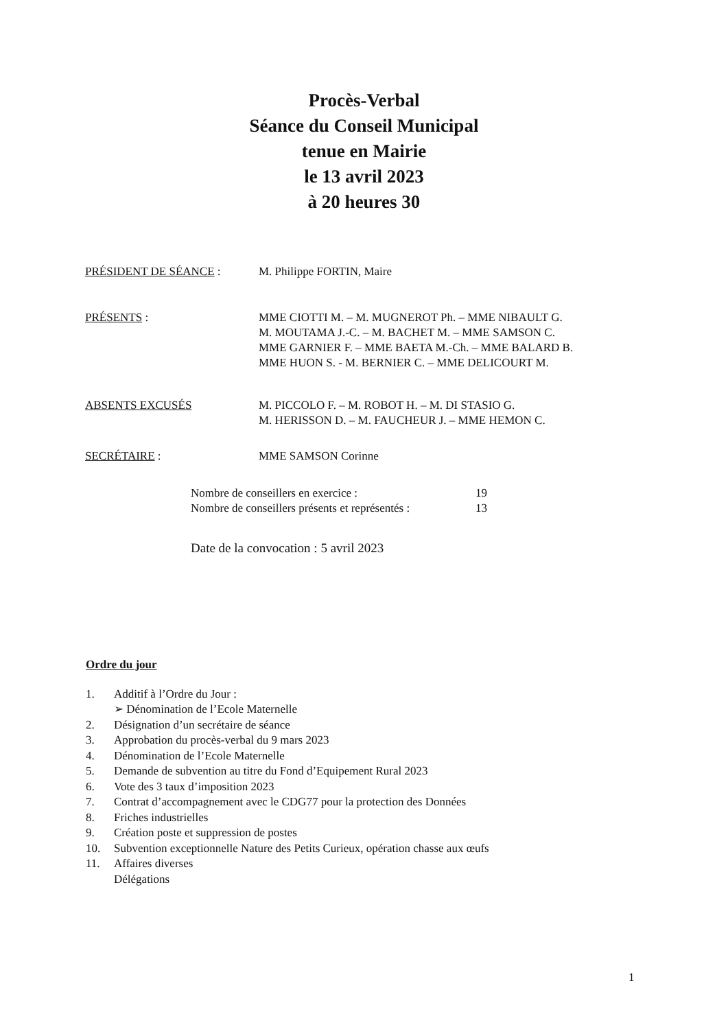Procès-Verbal
Séance du Conseil Municipal
tenue en Mairie
le 13 avril 2023
à 20 heures 30
PRÉSIDENT DE SÉANCE : M. Philippe FORTIN, Maire
PRÉSENTS : MME CIOTTI M. – M. MUGNEROT Ph. – MME NIBAULT G.
M. MOUTAMA J.-C. – M. BACHET M. – MME SAMSON C.
MME GARNIER F. – MME BAETA M.-Ch. – MME BALARD B.
MME HUON S. - M. BERNIER C. – MME DELICOURT M.
ABSENTS EXCUSÉS M. PICCOLO F. – M. ROBOT H. – M. DI STASIO G.
M. HERISSON D. – M. FAUCHEUR J. – MME HEMON C.
SECRÉTAIRE : MME SAMSON Corinne
Nombre de conseillers en exercice : 19
Nombre de conseillers présents et représentés : 13
Date de la convocation : 5 avril 2023
Ordre du jour
1. Additif à l’Ordre du Jour :
➢ Dénomination de l’Ecole Maternelle
2. Désignation d’un secrétaire de séance
3. Approbation du procès-verbal du 9 mars 2023
4. Dénomination de l’Ecole Maternelle
5. Demande de subvention au titre du Fond d’Equipement Rural 2023
6. Vote des 3 taux d’imposition 2023
7. Contrat d’accompagnement avec le CDG77 pour la protection des Données
8. Friches industrielles
9. Création poste et suppression de postes
10. Subvention exceptionnelle Nature des Petits Curieux, opération chasse aux œufs
11. Affaires diverses
Délégations
1